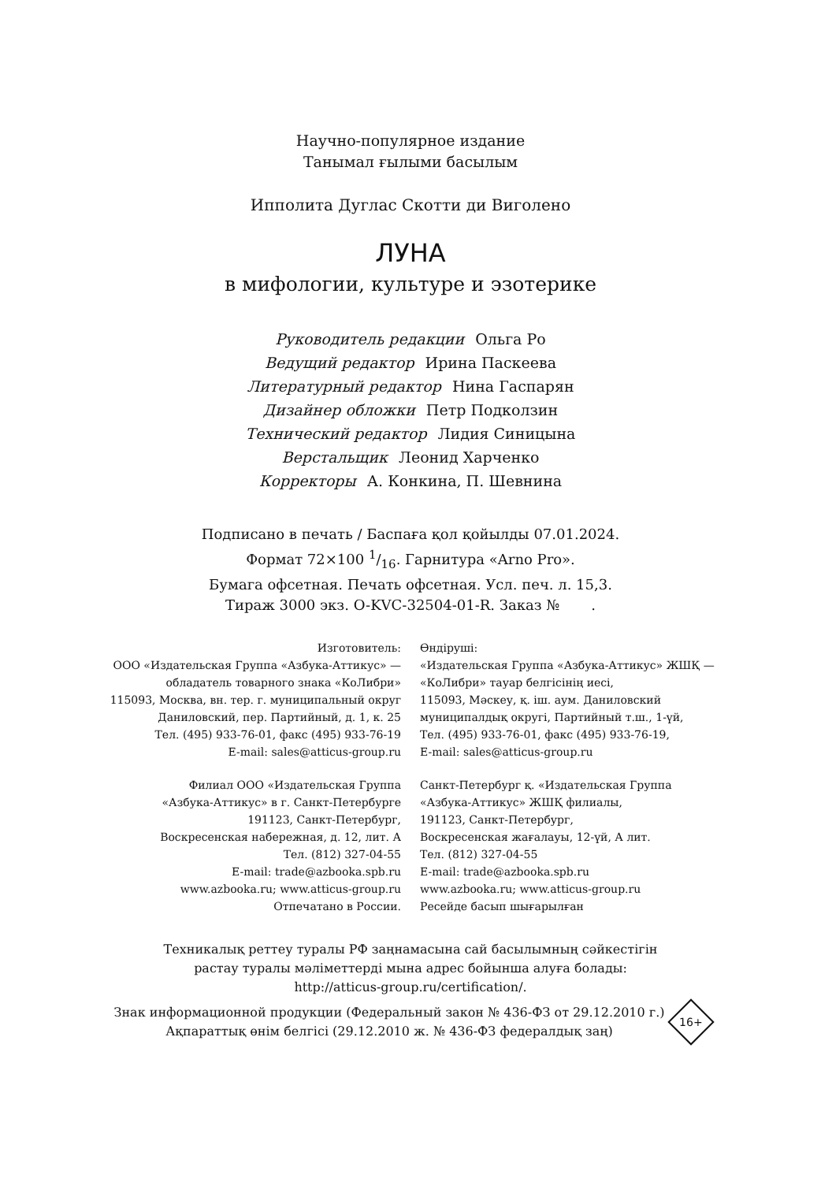Научно-популярное издание
Танымал ғылыми басылым
Ипполита Дуглас Скотти ди Виголено
ЛУНА
в мифологии, культуре и эзотерике
Руководитель редакции Ольга Ро
Ведущий редактор Ирина Паскеева
Литературный редактор Нина Гаспарян
Дизайнер обложки Петр Подколзин
Технический редактор Лидия Синицына
Верстальщик Леонид Харченко
Корректоры А. Конкина, П. Шевнина
Подписано в печать / Баспаға қол қойылды 07.01.2024.
Формат 72×100 1/16. Гарнитура «Arno Pro».
Бумага офсетная. Печать офсетная. Усл. печ. л. 15,3.
Тираж 3000 экз. O-KVC-32504-01-R. Заказ № .
Изготовитель:
ООО «Издательская Группа «Азбука-Аттикус» —
обладатель товарного знака «КоЛибри»
115093, Москва, вн. тер. г. муниципальный округ
Даниловский, пер. Партийный, д. 1, к. 25
Тел. (495) 933-76-01, факс (495) 933-76-19
E-mail: sales@atticus-group.ru
Филиал ООО «Издательская Группа
«Азбука-Аттикус» в г. Санкт-Петербурге
191123, Санкт-Петербург,
Воскресенская набережная, д. 12, лит. А
Тел. (812) 327-04-55
E-mail: trade@azbooka.spb.ru
www.azbooka.ru; www.atticus-group.ru
Отпечатано в России.
Өндіруші:
«Издательская Группа «Азбука-Аттикус» ЖШҚ —
«КоЛибри» тауар белгісінің иесі,
115093, Мәскеу, қ. іш. аум. Даниловский
муниципалдық округі, Партийный т.ш., 1-үй,
Тел. (495) 933-76-01, факс (495) 933-76-19,
E-mail: sales@atticus-group.ru
Санкт-Петербург қ. «Издательская Группа
«Азбука-Аттикус» ЖШҚ филиалы,
191123, Санкт-Петербург,
Воскресенская жағалауы, 12-үй, А лит.
Тел. (812) 327-04-55
E-mail: trade@azbooka.spb.ru
www.azbooka.ru; www.atticus-group.ru
Ресейде басып шығарылған
Техникалық реттеу туралы РФ заңнамасына сай басылымның сәйкестігін
растау туралы мәліметтерді мына адрес бойынша алуға болады:
http://atticus-group.ru/certification/.
Знак информационной продукции (Федеральный закон № 436-ФЗ от 29.12.2010 г.)
Ақпараттық өнім белгісі (29.12.2010 ж. № 436-ФЗ федералдық заң)
16+